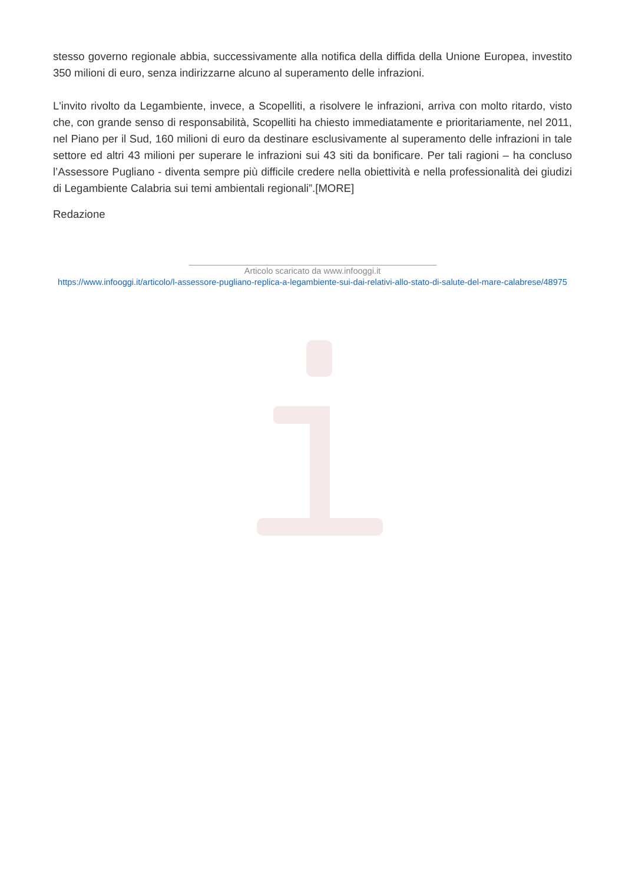stesso governo regionale abbia, successivamente alla notifica della diffida della Unione Europea, investito 350 milioni di euro, senza indirizzarne alcuno al superamento delle infrazioni.
L'invito rivolto da Legambiente, invece, a Scopelliti, a risolvere le infrazioni, arriva con molto ritardo, visto che, con grande senso di responsabilità, Scopelliti ha chiesto immediatamente e prioritariamente, nel 2011, nel Piano per il Sud, 160 milioni di euro da destinare esclusivamente al superamento delle infrazioni in tale settore ed altri 43 milioni per superare le infrazioni sui 43 siti da bonificare. Per tali ragioni – ha concluso l’Assessore Pugliano - diventa sempre più difficile credere nella obiettività e nella professionalità dei giudizi di Legambiente Calabria sui temi ambientali regionali”.[MORE]
Redazione
Articolo scaricato da www.infooggi.it
https://www.infooggi.it/articolo/l-assessore-pugliano-replica-a-legambiente-sui-dai-relativi-allo-stato-di-salute-del-mare-calabrese/48975